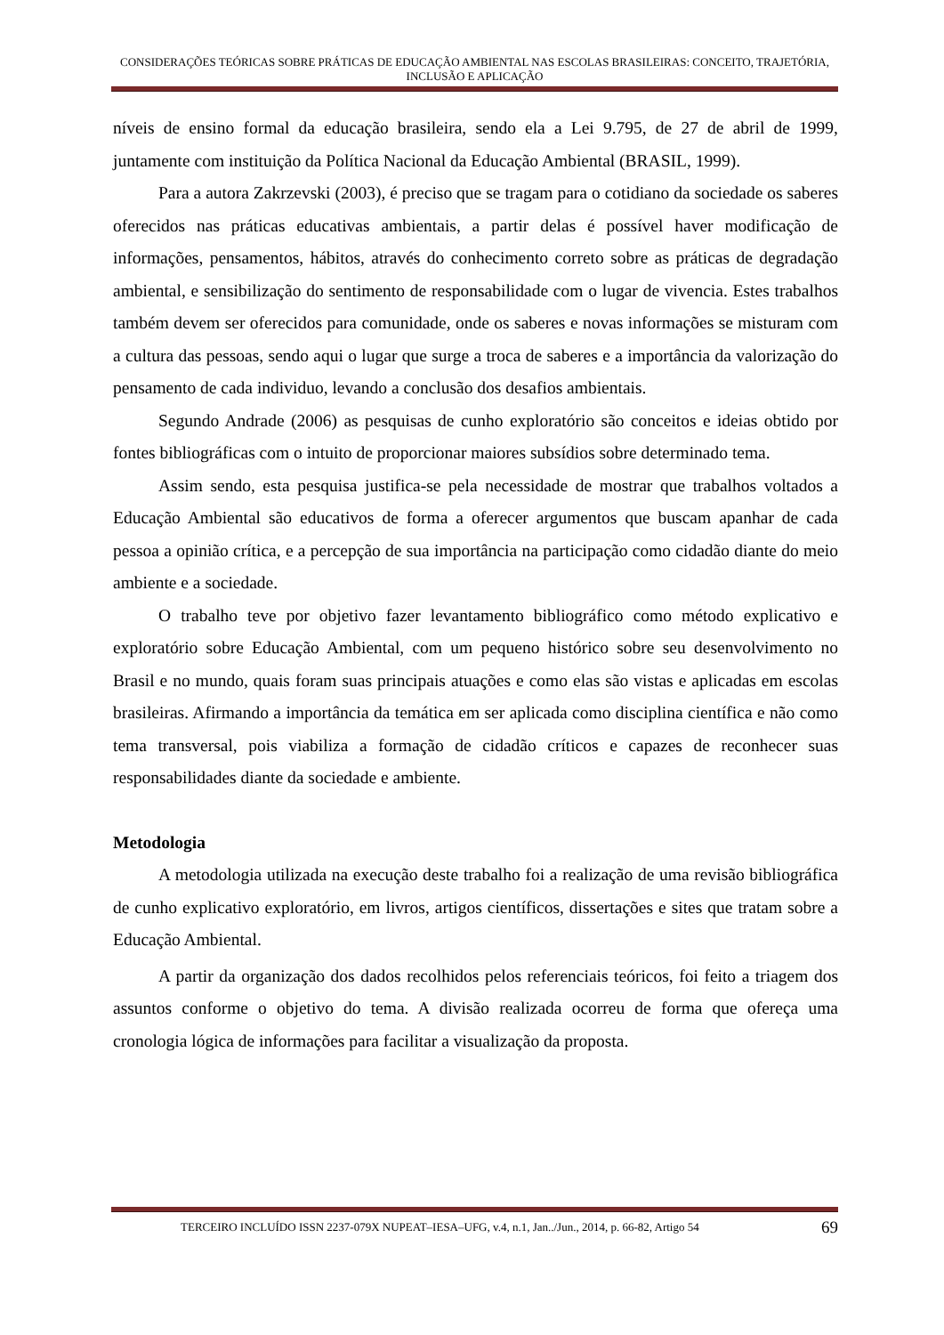CONSIDERAÇÕES TEÓRICAS SOBRE PRÁTICAS DE EDUCAÇÃO AMBIENTAL NAS ESCOLAS BRASILEIRAS: CONCEITO, TRAJETÓRIA, INCLUSÃO E APLICAÇÃO
níveis de ensino formal da educação brasileira, sendo ela a Lei 9.795, de 27 de abril de 1999, juntamente com instituição da Política Nacional da Educação Ambiental (BRASIL, 1999).
Para a autora Zakrzevski (2003), é preciso que se tragam para o cotidiano da sociedade os saberes oferecidos nas práticas educativas ambientais, a partir delas é possível haver modificação de informações, pensamentos, hábitos, através do conhecimento correto sobre as práticas de degradação ambiental, e sensibilização do sentimento de responsabilidade com o lugar de vivencia. Estes trabalhos também devem ser oferecidos para comunidade, onde os saberes e novas informações se misturam com a cultura das pessoas, sendo aqui o lugar que surge a troca de saberes e a importância da valorização do pensamento de cada individuo, levando a conclusão dos desafios ambientais.
Segundo Andrade (2006) as pesquisas de cunho exploratório são conceitos e ideias obtido por fontes bibliográficas com o intuito de proporcionar maiores subsídios sobre determinado tema.
Assim sendo, esta pesquisa justifica-se pela necessidade de mostrar que trabalhos voltados a Educação Ambiental são educativos de forma a oferecer argumentos que buscam apanhar de cada pessoa a opinião crítica, e a percepção de sua importância na participação como cidadão diante do meio ambiente e a sociedade.
O trabalho teve por objetivo fazer levantamento bibliográfico como método explicativo e exploratório sobre Educação Ambiental, com um pequeno histórico sobre seu desenvolvimento no Brasil e no mundo, quais foram suas principais atuações e como elas são vistas e aplicadas em escolas brasileiras. Afirmando a importância da temática em ser aplicada como disciplina científica e não como tema transversal, pois viabiliza a formação de cidadão críticos e capazes de reconhecer suas responsabilidades diante da sociedade e ambiente.
Metodologia
A metodologia utilizada na execução deste trabalho foi a realização de uma revisão bibliográfica de cunho explicativo exploratório, em livros, artigos científicos, dissertações e sites que tratam sobre a Educação Ambiental.
A partir da organização dos dados recolhidos pelos referenciais teóricos, foi feito a triagem dos assuntos conforme o objetivo do tema. A divisão realizada ocorreu de forma que ofereça uma cronologia lógica de informações para facilitar a visualização da proposta.
TERCEIRO INCLUÍDO ISSN 2237-079X NUPEAT–IESA–UFG, v.4, n.1, Jan../Jun., 2014, p. 66-82, Artigo 54 69